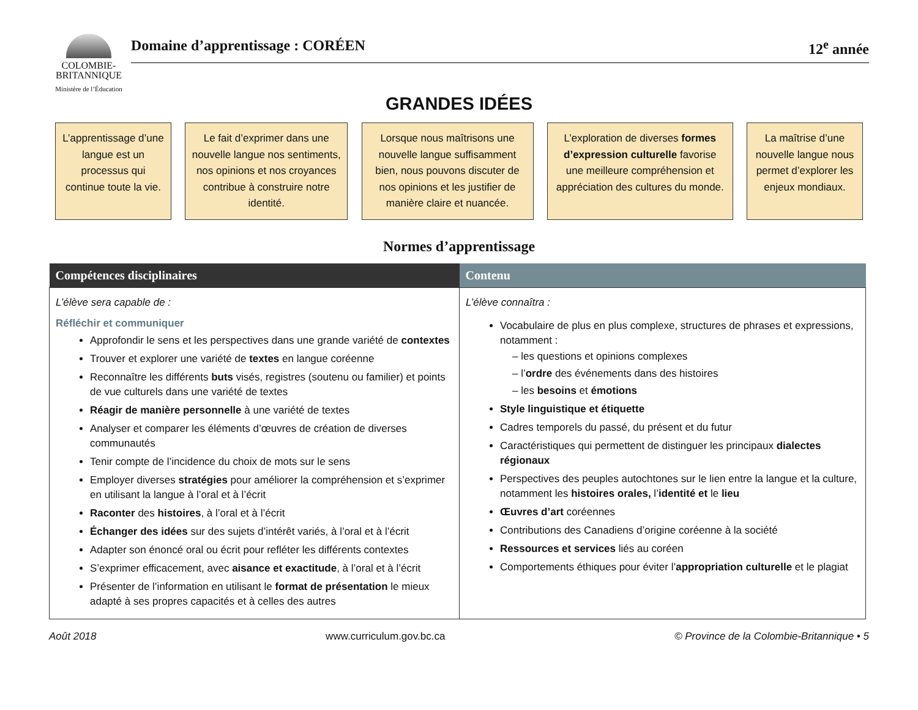COLOMBIE-
BRITANNIQUE
Ministère de l’Éducation
Domaine d’apprentissage : CORÉEN 12<sup>e</sup> année
GRANDES IDÉES
L’apprentissage d’une langue est un processus qui continue toute la vie.
Le fait d’exprimer dans une nouvelle langue nos sentiments, nos opinions et nos croyances contribue à construire notre identité.
Lorsque nous maîtrisons une nouvelle langue suffisamment bien, nous pouvons discuter de nos opinions et les justifier de manière claire et nuancée.
L’exploration de diverses formes d’expression culturelle favorise une meilleure compréhension et appréciation des cultures du monde.
La maîtrise d’une nouvelle langue nous permet d’explorer les enjeux mondiaux.
Normes d’apprentissage
| Compétences disciplinaires | Contenu |
| --- | --- |
| L’élève sera capable de : Réfléchir et communiquer Approfondir le sens et les perspectives dans une grande variété de contextes Trouver et explorer une variété de textes en langue coréenne Reconnaître les différents buts visés, registres (soutenu ou familier) et points de vue culturels dans une variété de textes Réagir de manière personnelle à une variété de textes Analyser et comparer les éléments d’œuvres de création de diverses communautés Tenir compte de l’incidence du choix de mots sur le sens Employer diverses stratégies pour améliorer la compréhension et s’exprimer en utilisant la langue à l’oral et à l’écrit Raconter des histoires , à l’oral et à l’écrit Échanger des idées sur des sujets d’intérêt variés, à l’oral et à l’écrit Adapter son énoncé oral ou écrit pour refléter les différents contextes S’exprimer efficacement, avec aisance et exactitude , à l’oral et à l’écrit Présenter de l’information en utilisant le format de présentation le mieux adapté à ses propres capacités et à celles des autres | L’élève connaîtra : Vocabulaire de plus en plus complexe, structures de phrases et expressions, notamment : – les questions et opinions complexes – l’ ordre des événements dans des histoires – les besoins et émotions Style linguistique et étiquette Cadres temporels du passé, du présent et du futur Caractéristiques qui permettent de distinguer les principaux dialectes régionaux Perspectives des peuples autochtones sur le lien entre la langue et la culture, notamment les histoires orales, l’ identité et le lieu Œuvres d’art coréennes Contributions des Canadiens d’origine coréenne à la société Ressources et services liés au coréen Comportements éthiques pour éviter l’ appropriation culturelle et le plagiat |
Août 2018 www.curriculum.gov.bc.ca © Province de la Colombie-Britannique • 5